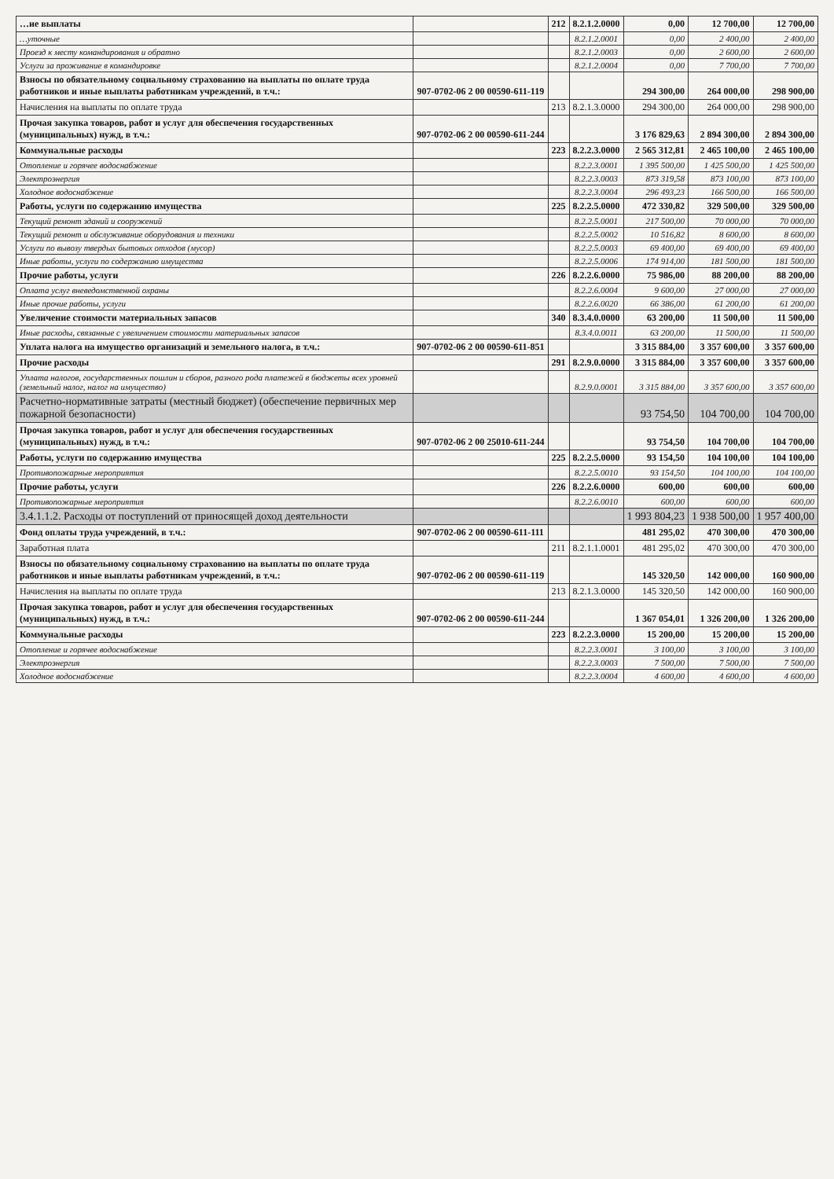| …ие выплаты | | 212 | 8.2.1.2.0000 | 0,00 | 12 700,00 | 12 700,00 |
| …уточные | | | 8.2.1.2.0001 | 0,00 | 2 400,00 | 2 400,00 |
| Проезд к месту командирования и обратно | | | 8.2.1.2.0003 | 0,00 | 2 600,00 | 2 600,00 |
| Услуги за проживание в командировке | | | 8.2.1.2.0004 | 0,00 | 7 700,00 | 7 700,00 |
| Взносы по обязательному социальному страхованию на выплаты по оплате труда работников и иные выплаты работникам учреждений, в т.ч.: | 907-0702-06 2 00 00590-611-119 | | | 294 300,00 | 264 000,00 | 298 900,00 |
| Начисления на выплаты по оплате труда | | 213 | 8.2.1.3.0000 | 294 300,00 | 264 000,00 | 298 900,00 |
| Прочая закупка товаров, работ и услуг для обеспечения государственных (муниципальных) нужд, в т.ч.: | 907-0702-06 2 00 00590-611-244 | | | 3 176 829,63 | 2 894 300,00 | 2 894 300,00 |
| Коммунальные расходы | | 223 | 8.2.2.3.0000 | 2 565 312,81 | 2 465 100,00 | 2 465 100,00 |
| Отопление и горячее водоснабжение | | | 8.2.2.3.0001 | 1 395 500,00 | 1 425 500,00 | 1 425 500,00 |
| Электроэнергия | | | 8.2.2.3.0003 | 873 319,58 | 873 100,00 | 873 100,00 |
| Холодное водоснабжение | | | 8.2.2.3.0004 | 296 493,23 | 166 500,00 | 166 500,00 |
| Работы, услуги по содержанию имущества | | 225 | 8.2.2.5.0000 | 472 330,82 | 329 500,00 | 329 500,00 |
| Текущий ремонт зданий и сооружений | | | 8.2.2.5.0001 | 217 500,00 | 70 000,00 | 70 000,00 |
| Текущий ремонт и обслуживание оборудования и техники | | | 8.2.2.5.0002 | 10 516,82 | 8 600,00 | 8 600,00 |
| Услуги по вывозу твердых бытовых отходов (мусор) | | | 8.2.2.5.0003 | 69 400,00 | 69 400,00 | 69 400,00 |
| Иные работы, услуги по содержанию имущества | | | 8.2.2.5.0006 | 174 914,00 | 181 500,00 | 181 500,00 |
| Прочие работы, услуги | | 226 | 8.2.2.6.0000 | 75 986,00 | 88 200,00 | 88 200,00 |
| Оплата услуг вневедомственной охраны | | | 8.2.2.6.0004 | 9 600,00 | 27 000,00 | 27 000,00 |
| Иные прочие работы, услуги | | | 8.2.2.6.0020 | 66 386,00 | 61 200,00 | 61 200,00 |
| Увеличение стоимости материальных запасов | | 340 | 8.3.4.0.0000 | 63 200,00 | 11 500,00 | 11 500,00 |
| Иные расходы, связанные с увеличением стоимости материальных запасов | | | 8.3.4.0.0011 | 63 200,00 | 11 500,00 | 11 500,00 |
| Уплата налога на имущество организаций и земельного налога, в т.ч.: | 907-0702-06 2 00 00590-611-851 | | | 3 315 884,00 | 3 357 600,00 | 3 357 600,00 |
| Прочие расходы | | 291 | 8.2.9.0.0000 | 3 315 884,00 | 3 357 600,00 | 3 357 600,00 |
| Уплата налогов, государственных пошлин и сборов, разного рода платежей в бюджеты всех уровней (земельный налог, налог на имущество) | | | 8.2.9.0.0001 | 3 315 884,00 | 3 357 600,00 | 3 357 600,00 |
| Расчетно-нормативные затраты (местный бюджет) (обеспечение первичных мер пожарной безопасности) | | | | 93 754,50 | 104 700,00 | 104 700,00 |
| Прочая закупка товаров, работ и услуг для обеспечения государственных (муниципальных) нужд, в т.ч.: | 907-0702-06 2 00 25010-611-244 | | | 93 754,50 | 104 700,00 | 104 700,00 |
| Работы, услуги по содержанию имущества | | 225 | 8.2.2.5.0000 | 93 154,50 | 104 100,00 | 104 100,00 |
| Противопожарные мероприятия | | | 8.2.2.5.0010 | 93 154,50 | 104 100,00 | 104 100,00 |
| Прочие работы, услуги | | 226 | 8.2.2.6.0000 | 600,00 | 600,00 | 600,00 |
| Противопожарные мероприятия | | | 8.2.2.6.0010 | 600,00 | 600,00 | 600,00 |
| 3.4.1.1.2. Расходы от поступлений от приносящей доход деятельности | | | | 1 993 804,23 | 1 938 500,00 | 1 957 400,00 |
| Фонд оплаты труда учреждений, в т.ч.: | 907-0702-06 2 00 00590-611-111 | | | 481 295,02 | 470 300,00 | 470 300,00 |
| Заработная плата | | 211 | 8.2.1.1.0001 | 481 295,02 | 470 300,00 | 470 300,00 |
| Взносы по обязательному социальному страхованию на выплаты по оплате труда работников и иные выплаты работникам учреждений, в т.ч.: | 907-0702-06 2 00 00590-611-119 | | | 145 320,50 | 142 000,00 | 160 900,00 |
| Начисления на выплаты по оплате труда | | 213 | 8.2.1.3.0000 | 145 320,50 | 142 000,00 | 160 900,00 |
| Прочая закупка товаров, работ и услуг для обеспечения государственных (муниципальных) нужд, в т.ч.: | 907-0702-06 2 00 00590-611-244 | | | 1 367 054,01 | 1 326 200,00 | 1 326 200,00 |
| Коммунальные расходы | | 223 | 8.2.2.3.0000 | 15 200,00 | 15 200,00 | 15 200,00 |
| Отопление и горячее водоснабжение | | | 8.2.2.3.0001 | 3 100,00 | 3 100,00 | 3 100,00 |
| Электроэнергия | | | 8.2.2.3.0003 | 7 500,00 | 7 500,00 | 7 500,00 |
| Холодное водоснабжение | | | 8.2.2.3.0004 | 4 600,00 | 4 600,00 | 4 600,00 |